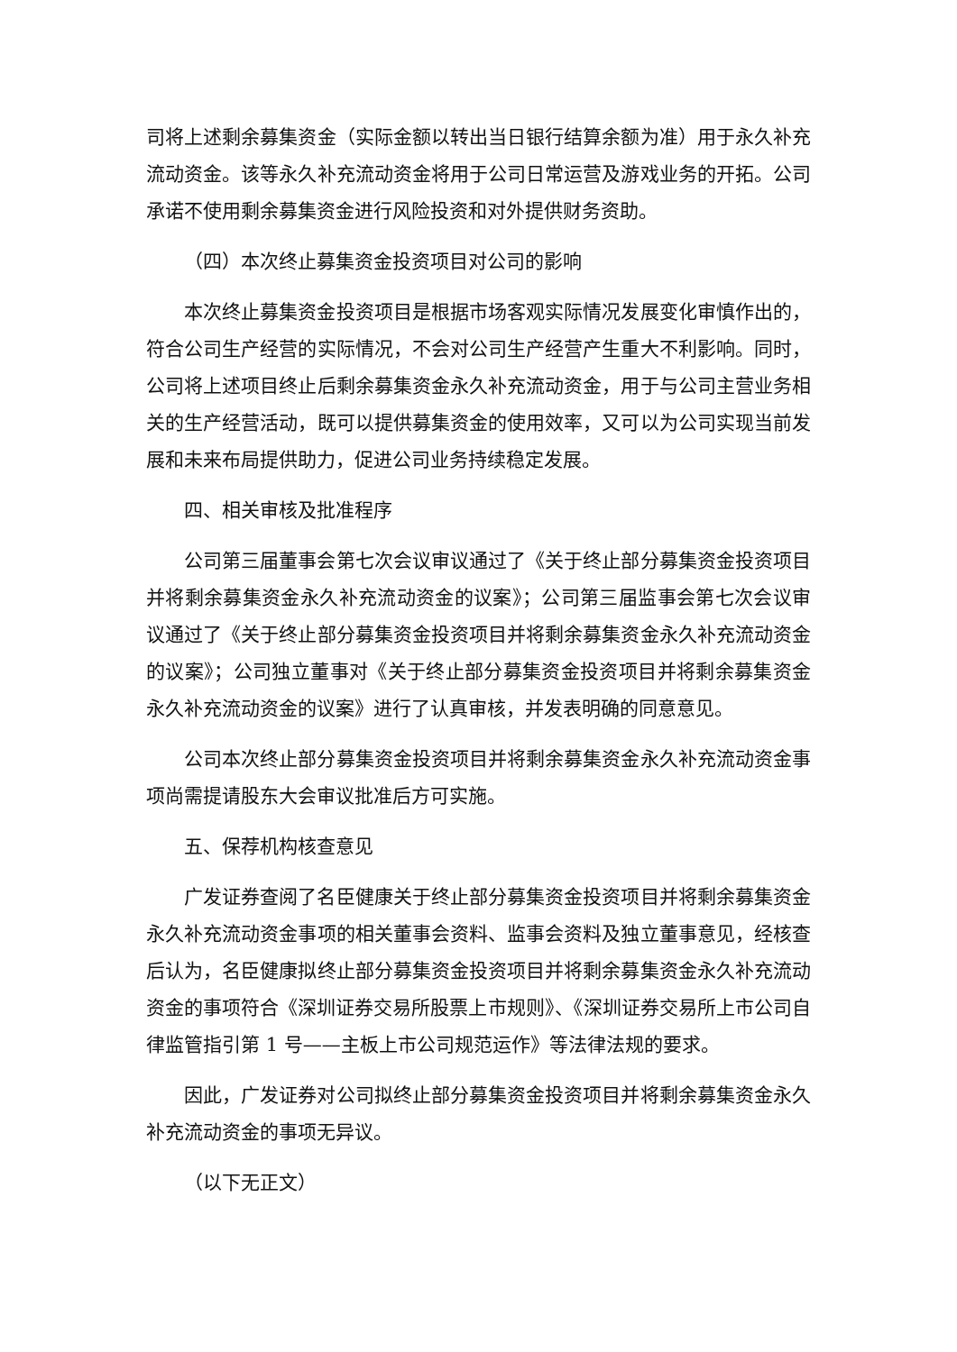司将上述剩余募集资金（实际金额以转出当日银行结算余额为准）用于永久补充流动资金。该等永久补充流动资金将用于公司日常运营及游戏业务的开拓。公司承诺不使用剩余募集资金进行风险投资和对外提供财务资助。
（四）本次终止募集资金投资项目对公司的影响
本次终止募集资金投资项目是根据市场客观实际情况发展变化审慎作出的，符合公司生产经营的实际情况，不会对公司生产经营产生重大不利影响。同时，公司将上述项目终止后剩余募集资金永久补充流动资金，用于与公司主营业务相关的生产经营活动，既可以提供募集资金的使用效率，又可以为公司实现当前发展和未来布局提供助力，促进公司业务持续稳定发展。
四、相关审核及批准程序
公司第三届董事会第七次会议审议通过了《关于终止部分募集资金投资项目并将剩余募集资金永久补充流动资金的议案》；公司第三届监事会第七次会议审议通过了《关于终止部分募集资金投资项目并将剩余募集资金永久补充流动资金的议案》；公司独立董事对《关于终止部分募集资金投资项目并将剩余募集资金永久补充流动资金的议案》进行了认真审核，并发表明确的同意意见。
公司本次终止部分募集资金投资项目并将剩余募集资金永久补充流动资金事项尚需提请股东大会审议批准后方可实施。
五、保荐机构核查意见
广发证券查阅了名臣健康关于终止部分募集资金投资项目并将剩余募集资金永久补充流动资金事项的相关董事会资料、监事会资料及独立董事意见，经核查后认为，名臣健康拟终止部分募集资金投资项目并将剩余募集资金永久补充流动资金的事项符合《深圳证券交易所股票上市规则》、《深圳证券交易所上市公司自律监管指引第 1 号——主板上市公司规范运作》等法律法规的要求。
因此，广发证券对公司拟终止部分募集资金投资项目并将剩余募集资金永久补充流动资金的事项无异议。
（以下无正文）